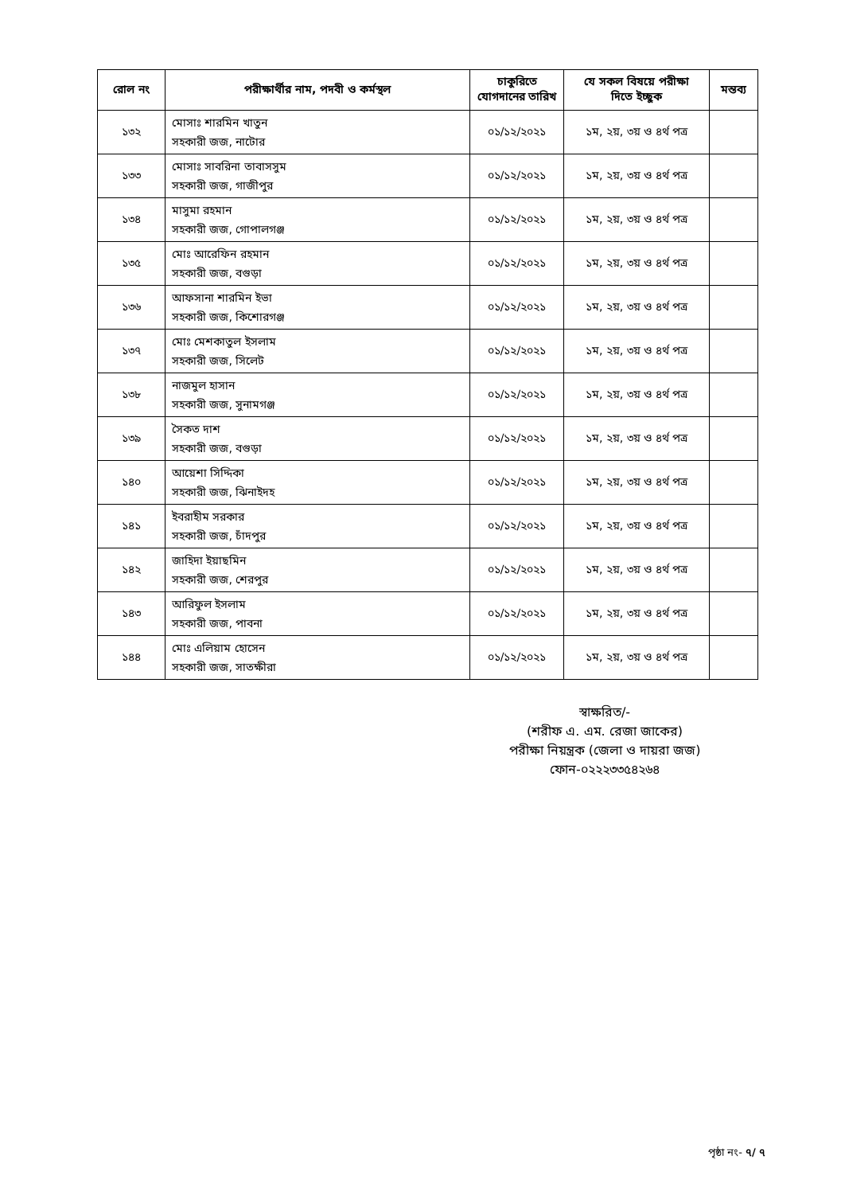| রোল নং | পরীক্ষার্থীর নাম, পদবী ও কর্মস্থল | চাকুরিতে যোগদানের তারিখ | যে সকল বিষয়ে পরীক্ষা দিতে ইচ্ছুক | মন্তব্য |
| --- | --- | --- | --- | --- |
| ১৩২ | মোসাঃ শারমিন খাতুন সহকারী জজ, নাটোর | ০১/১২/২০২১ | ১ম, ২য়, ৩য় ও ৪র্থ পত্র | |
| ১৩৩ | মোসাঃ সাবরিনা তাবাসসুম সহকারী জজ, গাজীপুর | ০১/১২/২০২১ | ১ম, ২য়, ৩য় ও ৪র্থ পত্র | |
| ১৩৪ | মাসুমা রহমান সহকারী জজ, গোপালগঞ্জ | ০১/১২/২০২১ | ১ম, ২য়, ৩য় ও ৪র্থ পত্র | |
| ১৩৫ | মোঃ আরেফিন রহমান সহকারী জজ, বগুড়া | ০১/১২/২০২১ | ১ম, ২য়, ৩য় ও ৪র্থ পত্র | |
| ১৩৬ | আফসানা শারমিন ইভা সহকারী জজ, কিশোরগঞ্জ | ০১/১২/২০২১ | ১ম, ২য়, ৩য় ও ৪র্থ পত্র | |
| ১৩৭ | মোঃ মেশকাতুল ইসলাম সহকারী জজ, সিলেট | ০১/১২/২০২১ | ১ম, ২য়, ৩য় ও ৪র্থ পত্র | |
| ১৩৮ | নাজমুল হাসান সহকারী জজ, সুনামগঞ্জ | ০১/১২/২০২১ | ১ম, ২য়, ৩য় ও ৪র্থ পত্র | |
| ১৩৯ | সৈকত দাশ সহকারী জজ, বগুড়া | ০১/১২/২০২১ | ১ম, ২য়, ৩য় ও ৪র্থ পত্র | |
| ১৪০ | আয়েশা সিদ্দিকা সহকারী জজ, ঝিনাইদহ | ০১/১২/২০২১ | ১ম, ২য়, ৩য় ও ৪র্থ পত্র | |
| ১৪১ | ইবরাহীম সরকার সহকারী জজ, চাঁদপুর | ০১/১২/২০২১ | ১ম, ২য়, ৩য় ও ৪র্থ পত্র | |
| ১৪২ | জাহিদা ইয়াছমিন সহকারী জজ, শেরপুর | ০১/১২/২০২১ | ১ম, ২য়, ৩য় ও ৪র্থ পত্র | |
| ১৪৩ | আরিফুল ইসলাম সহকারী জজ, পাবনা | ০১/১২/২০২১ | ১ম, ২য়, ৩য় ও ৪র্থ পত্র | |
| ১৪৪ | মোঃ এলিয়াম হোসেন সহকারী জজ, সাতক্ষীরা | ০১/১২/২০২১ | ১ম, ২য়, ৩য় ও ৪র্থ পত্র | |
স্বাক্ষরিত/-
(শরীফ এ. এম. রেজা জাকের)
পরীক্ষা নিয়ন্ত্রক (জেলা ও দায়রা জজ)
ফোন-০২২২৩৩৫৪২৬৪
পৃষ্ঠা নং- ৭/ ৭